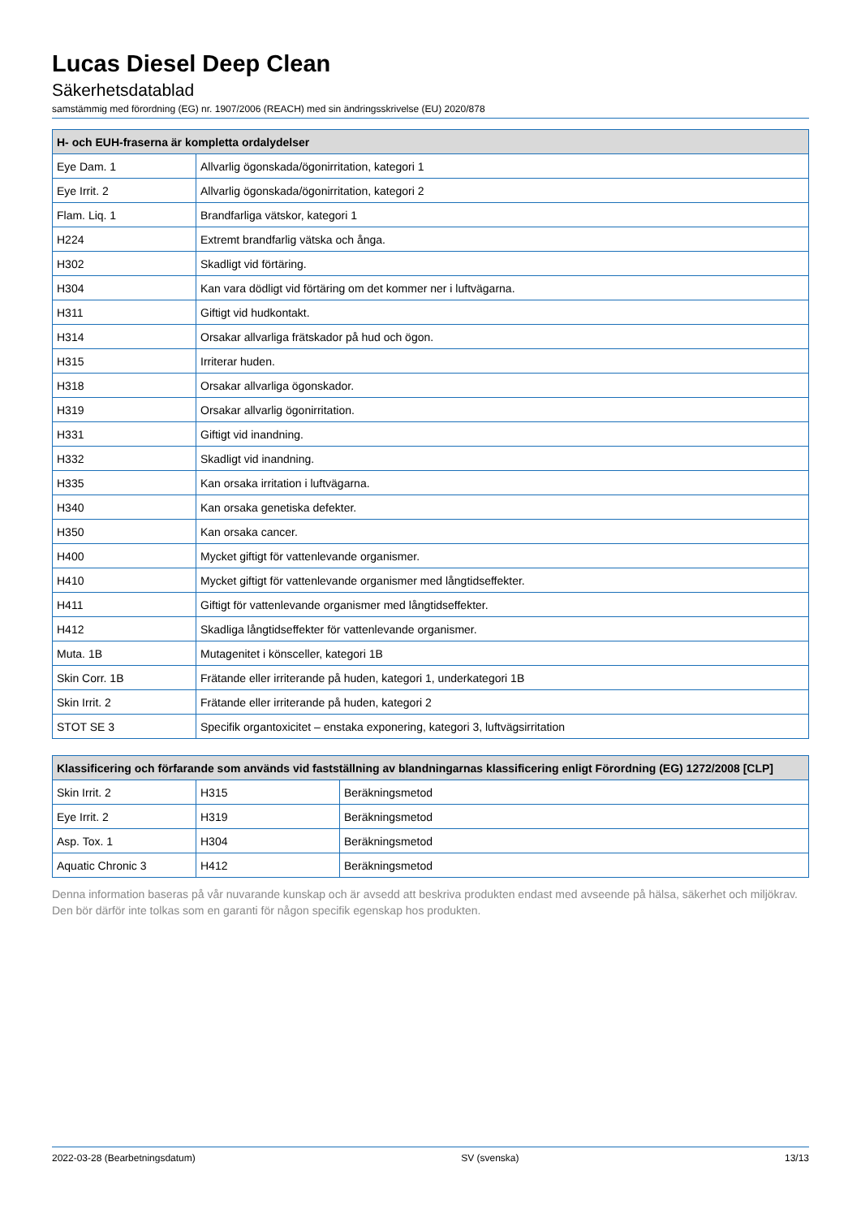Lucas Diesel Deep Clean
Säkerhetsdatablad
samstämmig med förordning (EG) nr. 1907/2006 (REACH) med sin ändringsskrivelse (EU) 2020/878
| H- och EUH-fraserna är kompletta ordalydelser | |
| --- | --- |
| Eye Dam. 1 | Allvarlig ögonskada/ögonirritation, kategori 1 |
| Eye Irrit. 2 | Allvarlig ögonskada/ögonirritation, kategori 2 |
| Flam. Liq. 1 | Brandfarliga vätskor, kategori 1 |
| H224 | Extremt brandfarlig vätska och ånga. |
| H302 | Skadligt vid förtäring. |
| H304 | Kan vara dödligt vid förtäring om det kommer ner i luftvägarna. |
| H311 | Giftigt vid hudkontakt. |
| H314 | Orsakar allvarliga frätskador på hud och ögon. |
| H315 | Irriterar huden. |
| H318 | Orsakar allvarliga ögonskador. |
| H319 | Orsakar allvarlig ögonirritation. |
| H331 | Giftigt vid inandning. |
| H332 | Skadligt vid inandning. |
| H335 | Kan orsaka irritation i luftvägarna. |
| H340 | Kan orsaka genetiska defekter. |
| H350 | Kan orsaka cancer. |
| H400 | Mycket giftigt för vattenlevande organismer. |
| H410 | Mycket giftigt för vattenlevande organismer med långtidseffekter. |
| H411 | Giftigt för vattenlevande organismer med långtidseffekter. |
| H412 | Skadliga långtidseffekter för vattenlevande organismer. |
| Muta. 1B | Mutagenitet i könsceller, kategori 1B |
| Skin Corr. 1B | Frätande eller irriterande på huden, kategori 1, underkategori 1B |
| Skin Irrit. 2 | Frätande eller irriterande på huden, kategori 2 |
| STOT SE 3 | Specifik organtoxicitet – enstaka exponering, kategori 3, luftvägsirritation |
| Klassificering och förfarande som används vid fastställning av blandningarnas klassificering enligt Förordning (EG) 1272/2008 [CLP] | | |
| --- | --- | --- |
| Skin Irrit. 2 | H315 | Beräkningsmetod |
| Eye Irrit. 2 | H319 | Beräkningsmetod |
| Asp. Tox. 1 | H304 | Beräkningsmetod |
| Aquatic Chronic 3 | H412 | Beräkningsmetod |
Denna information baseras på vår nuvarande kunskap och är avsedd att beskriva produkten endast med avseende på hälsa, säkerhet och miljökrav. Den bör därför inte tolkas som en garanti för någon specifik egenskap hos produkten.
2022-03-28 (Bearbetningsdatum) SV (svenska) 13/13